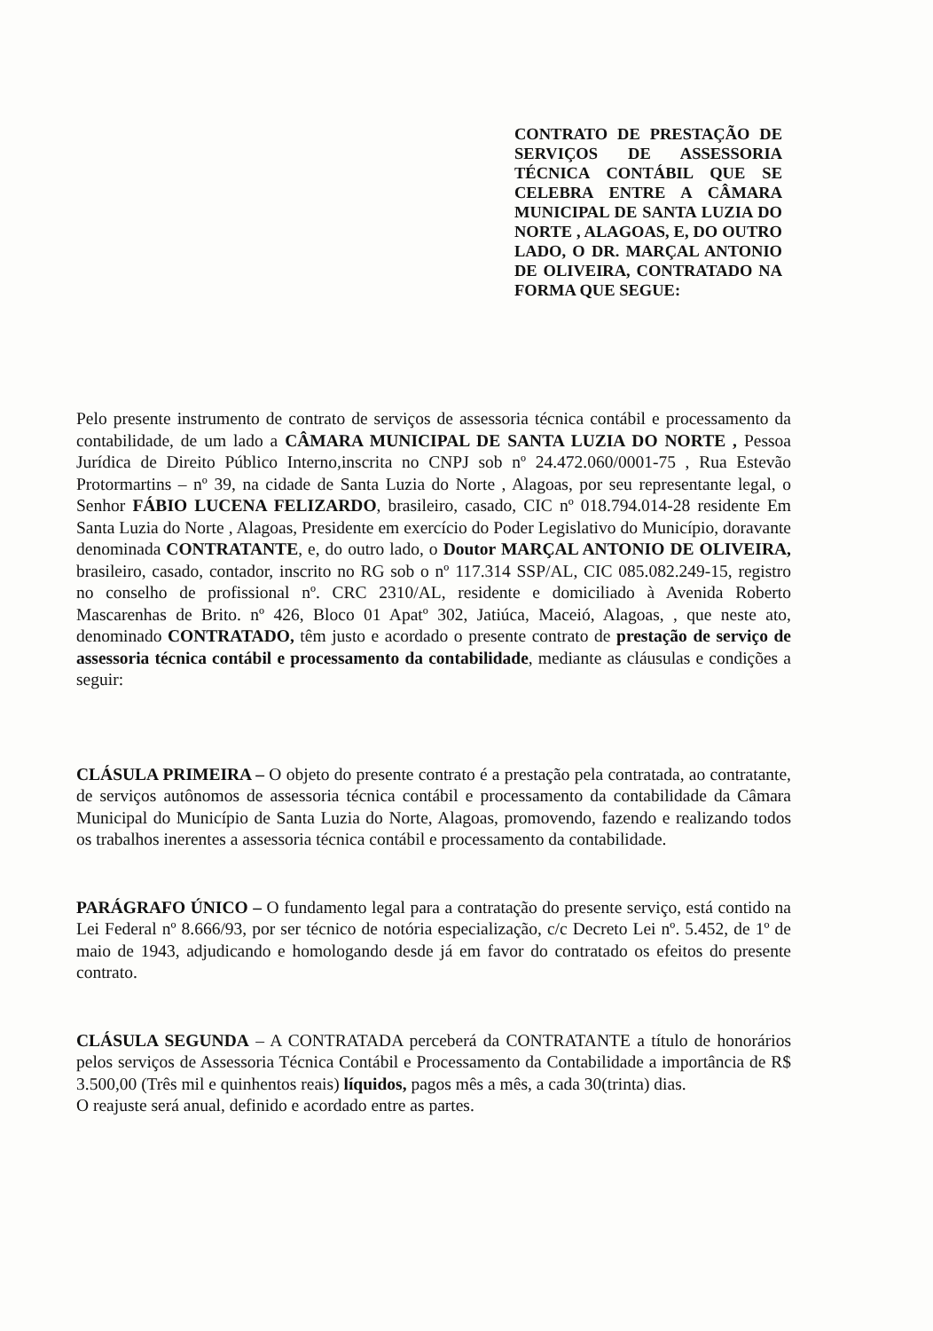CONTRATO DE PRESTAÇÃO DE SERVIÇOS DE ASSESSORIA TÉCNICA CONTÁBIL QUE SE CELEBRA ENTRE A CÂMARA MUNICIPAL DE SANTA LUZIA DO NORTE , ALAGOAS, E, DO OUTRO LADO, O DR. MARÇAL ANTONIO DE OLIVEIRA, CONTRATADO NA FORMA QUE SEGUE:
Pelo presente instrumento de contrato de serviços de assessoria técnica contábil e processamento da contabilidade, de um lado a CÂMARA MUNICIPAL DE SANTA LUZIA DO NORTE , Pessoa Jurídica de Direito Público Interno,inscrita no CNPJ sob nº 24.472.060/0001-75 , Rua Estevão Protormartins – nº 39, na cidade de Santa Luzia do Norte , Alagoas, por seu representante legal, o Senhor FÁBIO LUCENA FELIZARDO, brasileiro, casado, CIC nº 018.794.014-28 residente Em Santa Luzia do Norte , Alagoas, Presidente em exercício do Poder Legislativo do Município, doravante denominada CONTRATANTE, e, do outro lado, o Doutor MARÇAL ANTONIO DE OLIVEIRA, brasileiro, casado, contador, inscrito no RG sob o nº 117.314 SSP/AL, CIC 085.082.249-15, registro no conselho de profissional nº. CRC 2310/AL, residente e domiciliado à Avenida Roberto Mascarenhas de Brito. nº 426, Bloco 01 Apatº 302, Jatiúca, Maceió, Alagoas, , que neste ato, denominado CONTRATADO, têm justo e acordado o presente contrato de prestação de serviço de assessoria técnica contábil e processamento da contabilidade, mediante as cláusulas e condições a seguir:
CLÁSULA PRIMEIRA – O objeto do presente contrato é a prestação pela contratada, ao contratante, de serviços autônomos de assessoria técnica contábil e processamento da contabilidade da Câmara Municipal do Município de Santa Luzia do Norte, Alagoas, promovendo, fazendo e realizando todos os trabalhos inerentes a assessoria técnica contábil e processamento da contabilidade.
PARÁGRAFO ÚNICO – O fundamento legal para a contratação do presente serviço, está contido na Lei Federal nº 8.666/93, por ser técnico de notória especialização, c/c Decreto Lei nº. 5.452, de 1º de maio de 1943, adjudicando e homologando desde já em favor do contratado os efeitos do presente contrato.
CLÁSULA SEGUNDA – A CONTRATADA perceberá da CONTRATANTE a título de honorários pelos serviços de Assessoria Técnica Contábil e Processamento da Contabilidade a importância de R$ 3.500,00 (Três mil e quinhentos reais) líquidos, pagos mês a mês, a cada 30(trinta) dias.
O reajuste será anual, definido e acordado entre as partes.